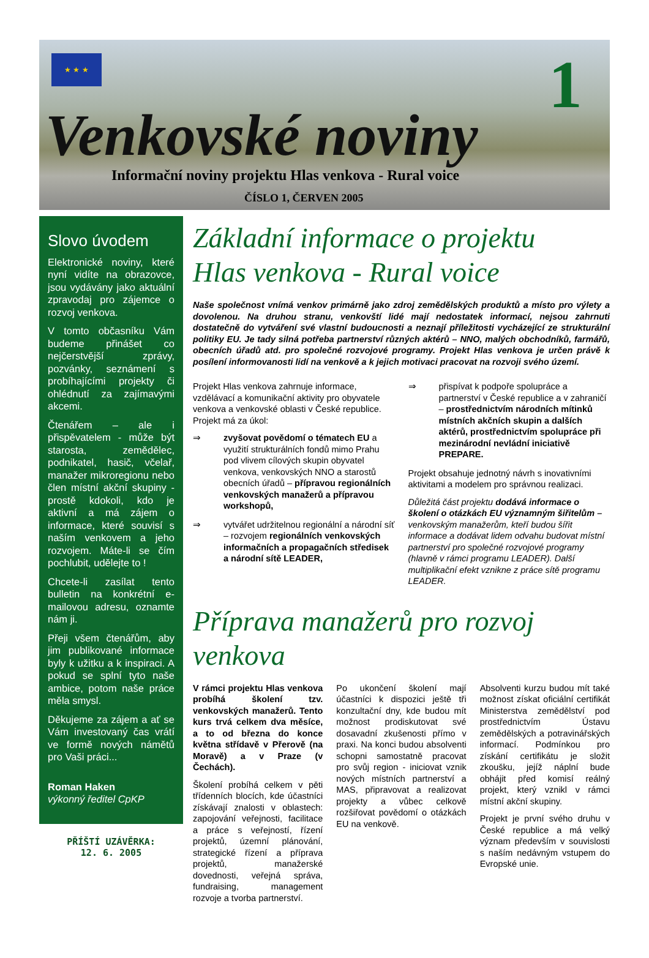★ ★ ★ 1
Venkovské noviny
Informační noviny projektu Hlas venkova - Rural voice
ČÍSLO 1, ČERVEN 2005
Slovo úvodem
Elektronické noviny, které nyní vidíte na obrazovce, jsou vydávány jako aktuální zpravodaj pro zájemce o rozvoj venkova.
V tomto občasníku Vám budeme přinášet co nejčerstvější zprávy, pozvánky, seznámení s probíhajícími projekty či ohlédnutí za zajímavými akcemi.
Čtenářem – ale i přispěvatelem - může být starosta, zemědělec, podnikatel, hasič, včelař, manažer mikroregionu nebo člen místní akční skupiny - prostě kdokoli, kdo je aktivní a má zájem o informace, které souvisí s naším venkovem a jeho rozvojem. Máte-li se čím pochlubit, udělejte to !
Chcete-li zasílat tento bulletin na konkrétní e-mailovou adresu, oznamte nám ji.
Přeji všem čtenářům, aby jim publikované informace byly k užitku a k inspiraci. A pokud se splní tyto naše ambice, potom naše práce měla smysl.
Děkujeme za zájem a ať se Vám investovaný čas vrátí ve formě nových námětů pro Vaši práci...
Roman Haken
výkonný ředitel CpKP
PŘÍŠTÍ UZÁVĚRKA:
12. 6. 2005
Základní informace o projektu
Hlas venkova - Rural voice
Naše společnost vnímá venkov primárně jako zdroj zemědělských produktů a místo pro výlety a dovolenou. Na druhou stranu, venkovští lidé mají nedostatek informací, nejsou zahrnuti dostatečně do vytváření své vlastní budoucnosti a neznají příležitosti vycházející ze strukturální politiky EU. Je tady silná potřeba partnerství různých aktérů – NNO, malých obchodníků, farmářů, obecních úřadů atd. pro společné rozvojové programy. Projekt Hlas venkova je určen právě k posílení informovanosti lidí na venkově a k jejich motivaci pracovat na rozvoji svého území.
Projekt Hlas venkova zahrnuje informace, vzdělávací a komunikační aktivity pro obyvatele venkova a venkovské oblasti v České republice. Projekt má za úkol:
⇒ zvyšovat povědomí o tématech EU a využití strukturálních fondů mimo Prahu pod vlivem cílových skupin obyvatel venkova, venkovských NNO a starostů obecních úřadů – přípravou regionálních venkovských manažerů a přípravou workshopů,
⇒ vytvářet udržitelnou regionální a národní síť – rozvojem regionálních venkovských informačních a propagačních středisek a národní sítě LEADER,
⇒ přispívat k podpoře spolupráce a partnerství v České republice a v zahraničí – prostřednictvím národních mítinků místních akčních skupin a dalších aktérů, prostřednictvím spolupráce při mezinárodní nevládní iniciativě PREPARE.
Projekt obsahuje jednotný návrh s inovativními aktivitami a modelem pro správnou realizaci.
Důležitá část projektu dodává informace o školení o otázkách EU významným šiřitelům – venkovským manažerům, kteří budou šířit informace a dodávat lidem odvahu budovat místní partnerství pro společné rozvojové programy (hlavně v rámci programu LEADER). Další multiplikační efekt vznikne z práce sítě programu LEADER.
Příprava manažerů pro rozvoj venkova
V rámci projektu Hlas venkova probíhá školení tzv. venkovských manažerů. Tento kurs trvá celkem dva měsíce, a to od března do konce května střídavě v Přerově (na Moravě) a v Praze (v Čechách).
Školení probíhá celkem v pěti třídenních blocích, kde účastníci získávají znalosti v oblastech: zapojování veřejnosti, facilitace a práce s veřejností, řízení projektů, územní plánování, strategické řízení a příprava projektů, manažerské dovednosti, veřejná správa, fundraising, management rozvoje a tvorba partnerství.
Po ukončení školení mají účastníci k dispozici ještě tři konzultační dny, kde budou mít možnost prodiskutovat své dosavadní zkušenosti přímo v praxi. Na konci budou absolventi schopni samostatně pracovat pro svůj region - iniciovat vznik nových místních partnerství a MAS, připravovat a realizovat projekty a vůbec celkově rozšiřovat povědomí o otázkách EU na venkově.
Absolventi kurzu budou mít také možnost získat oficiální certifikát Ministerstva zemědělství pod prostřednictvím Ústavu zemědělských a potravinářských informací. Podmínkou pro získání certifikátu je složit zkoušku, jejíž náplní bude obhájit před komisí reálný projekt, který vznikl v rámci místní akční skupiny.
Projekt je první svého druhu v České republice a má velký význam především v souvislosti s naším nedávným vstupem do Evropské unie.